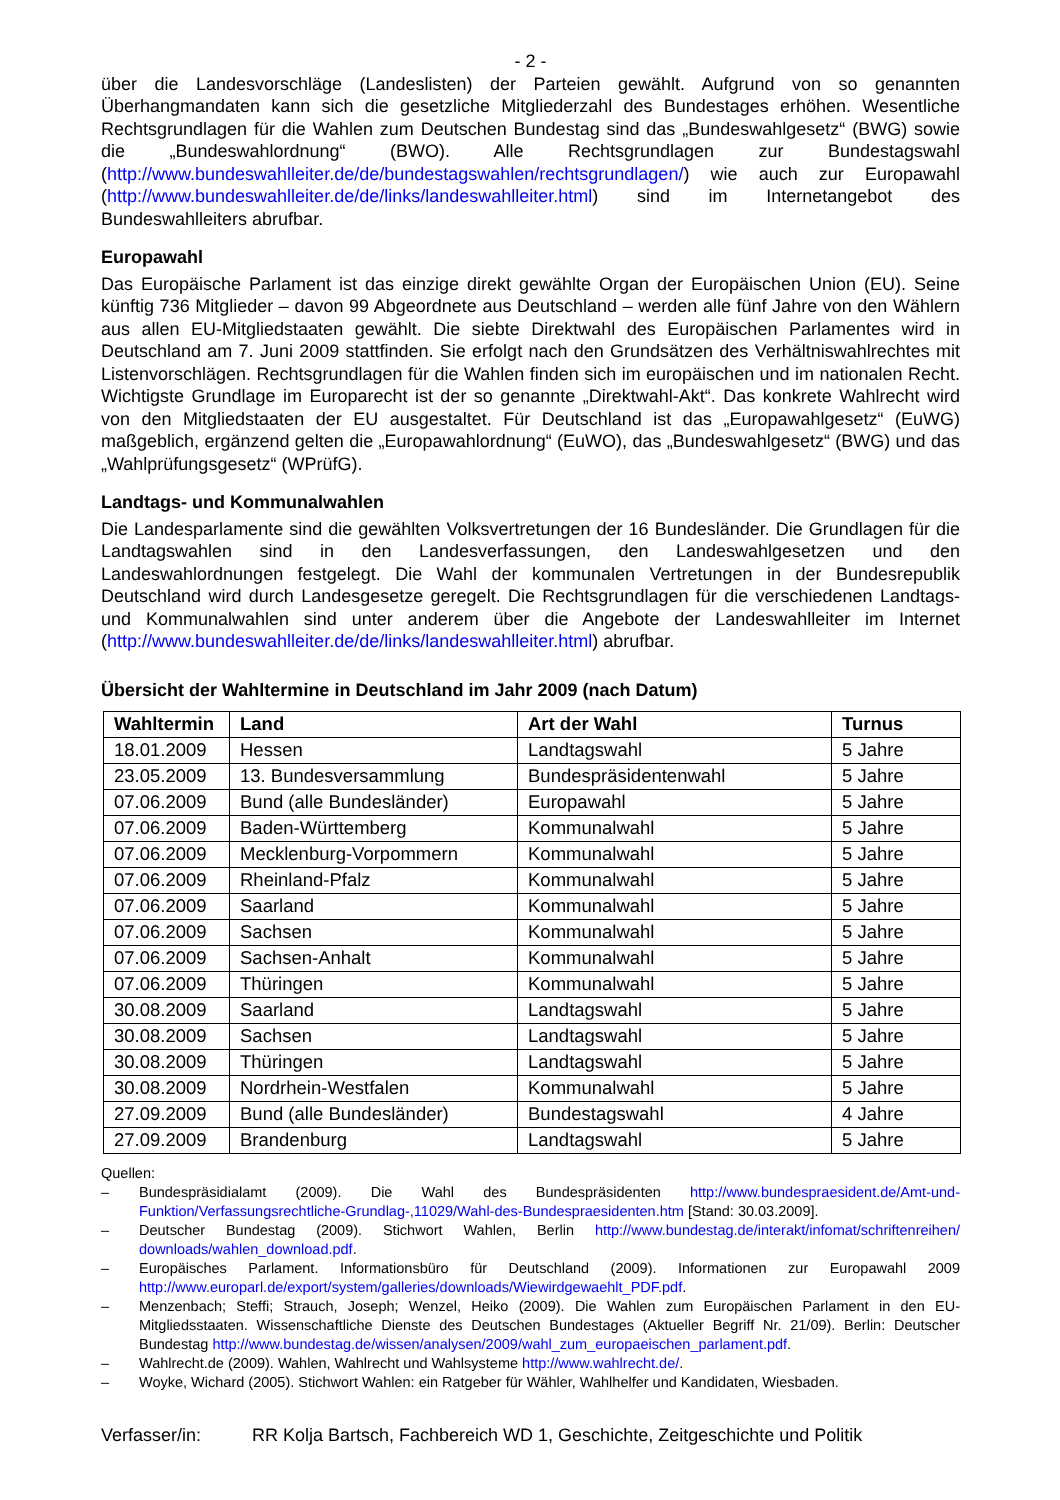- 2 -
über die Landesvorschläge (Landeslisten) der Parteien gewählt. Aufgrund von so genannten Überhangmandaten kann sich die gesetzliche Mitgliederzahl des Bundestages erhöhen. Wesentliche Rechtsgrundlagen für die Wahlen zum Deutschen Bundestag sind das „Bundeswahlgesetz“ (BWG) sowie die „Bundeswahlordnung“ (BWO). Alle Rechtsgrundlagen zur Bundestagswahl (http://www.bundeswahlleiter.de/de/bundestagswahlen/rechtsgrundlagen/) wie auch zur Europawahl (http://www.bundeswahlleiter.de/de/links/landeswahlleiter.html) sind im Internetangebot des Bundeswahlleiters abrufbar.
Europawahl
Das Europäische Parlament ist das einzige direkt gewählte Organ der Europäischen Union (EU). Seine künftig 736 Mitglieder – davon 99 Abgeordnete aus Deutschland – werden alle fünf Jahre von den Wählern aus allen EU-Mitgliedstaaten gewählt. Die siebte Direktwahl des Europäischen Parlamentes wird in Deutschland am 7. Juni 2009 stattfinden. Sie erfolgt nach den Grundsätzen des Verhältniswahlrechtes mit Listenvorschlägen. Rechtsgrundlagen für die Wahlen finden sich im europäischen und im nationalen Recht. Wichtigste Grundlage im Europarecht ist der so genannte „Direktwahl-Akt“. Das konkrete Wahlrecht wird von den Mitgliedstaaten der EU ausgestaltet. Für Deutschland ist das „Europawahlgesetz“ (EuWG) maßgeblich, ergänzend gelten die „Europawahlordnung“ (EuWO), das „Bundeswahlgesetz“ (BWG) und das „Wahlprüfungsgesetz“ (WPrüfG).
Landtags- und Kommunalwahlen
Die Landesparlamente sind die gewählten Volksvertretungen der 16 Bundesländer. Die Grundlagen für die Landtagswahlen sind in den Landesverfassungen, den Landeswahlgesetzen und den Landeswahlordnungen festgelegt. Die Wahl der kommunalen Vertretungen in der Bundesrepublik Deutschland wird durch Landesgesetze geregelt. Die Rechtsgrundlagen für die verschiedenen Landtags- und Kommunalwahlen sind unter anderem über die Angebote der Landeswahlleiter im Internet (http://www.bundeswahlleiter.de/de/links/landeswahlleiter.html) abrufbar.
Übersicht der Wahltermine in Deutschland im Jahr 2009 (nach Datum)
| Wahltermin | Land | Art der Wahl | Turnus |
| --- | --- | --- | --- |
| 18.01.2009 | Hessen | Landtagswahl | 5 Jahre |
| 23.05.2009 | 13. Bundesversammlung | Bundespräsidentenwahl | 5 Jahre |
| 07.06.2009 | Bund (alle Bundesländer) | Europawahl | 5 Jahre |
| 07.06.2009 | Baden-Württemberg | Kommunalwahl | 5 Jahre |
| 07.06.2009 | Mecklenburg-Vorpommern | Kommunalwahl | 5 Jahre |
| 07.06.2009 | Rheinland-Pfalz | Kommunalwahl | 5 Jahre |
| 07.06.2009 | Saarland | Kommunalwahl | 5 Jahre |
| 07.06.2009 | Sachsen | Kommunalwahl | 5 Jahre |
| 07.06.2009 | Sachsen-Anhalt | Kommunalwahl | 5 Jahre |
| 07.06.2009 | Thüringen | Kommunalwahl | 5 Jahre |
| 30.08.2009 | Saarland | Landtagswahl | 5 Jahre |
| 30.08.2009 | Sachsen | Landtagswahl | 5 Jahre |
| 30.08.2009 | Thüringen | Landtagswahl | 5 Jahre |
| 30.08.2009 | Nordrhein-Westfalen | Kommunalwahl | 5 Jahre |
| 27.09.2009 | Bund (alle Bundesländer) | Bundestagswahl | 4 Jahre |
| 27.09.2009 | Brandenburg | Landtagswahl | 5 Jahre |
Quellen:
– Bundespräsidialamt (2009). Die Wahl des Bundespräsidenten http://www.bundespraesident.de/Amt-und-Funktion/Verfassungsrechtliche-Grundlag-,11029/Wahl-des-Bundespraesidenten.htm [Stand: 30.03.2009].
– Deutscher Bundestag (2009). Stichwort Wahlen, Berlin http://www.bundestag.de/interakt/infomat/schriftenreihen/ downloads/wahlen_download.pdf.
– Europäisches Parlament. Informationsbüro für Deutschland (2009). Informationen zur Europawahl 2009 http://www.europarl.de/export/system/galleries/downloads/Wiewirdgewaehlt_PDF.pdf.
– Menzenbach; Steffi; Strauch, Joseph; Wenzel, Heiko (2009). Die Wahlen zum Europäischen Parlament in den EU-Mitgliedsstaaten. Wissenschaftliche Dienste des Deutschen Bundestages (Aktueller Begriff Nr. 21/09). Berlin: Deutscher Bundestag http://www.bundestag.de/wissen/analysen/2009/wahl_zum_europaeischen_parlament.pdf.
– Wahlrecht.de (2009). Wahlen, Wahlrecht und Wahlsysteme http://www.wahlrecht.de/.
– Woyke, Wichard (2005). Stichwort Wahlen: ein Ratgeber für Wähler, Wahlhelfer und Kandidaten, Wiesbaden.
Verfasser/in: RR Kolja Bartsch, Fachbereich WD 1, Geschichte, Zeitgeschichte und Politik